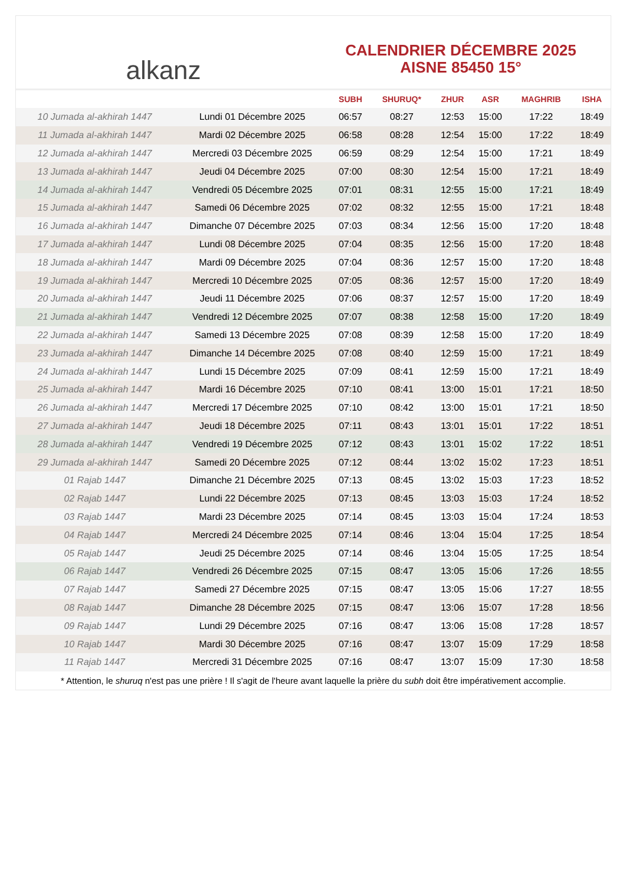alkanz
CALENDRIER DÉCEMBRE 2025
AISNE 85450 15°
| | | SUBH | SHURUQ* | ZHUR | ASR | MAGHRIB | ISHA |
| --- | --- | --- | --- | --- | --- | --- | --- |
| 10 Jumada al-akhirah 1447 | Lundi 01 Décembre 2025 | 06:57 | 08:27 | 12:53 | 15:00 | 17:22 | 18:49 |
| 11 Jumada al-akhirah 1447 | Mardi 02 Décembre 2025 | 06:58 | 08:28 | 12:54 | 15:00 | 17:22 | 18:49 |
| 12 Jumada al-akhirah 1447 | Mercredi 03 Décembre 2025 | 06:59 | 08:29 | 12:54 | 15:00 | 17:21 | 18:49 |
| 13 Jumada al-akhirah 1447 | Jeudi 04 Décembre 2025 | 07:00 | 08:30 | 12:54 | 15:00 | 17:21 | 18:49 |
| 14 Jumada al-akhirah 1447 | Vendredi 05 Décembre 2025 | 07:01 | 08:31 | 12:55 | 15:00 | 17:21 | 18:49 |
| 15 Jumada al-akhirah 1447 | Samedi 06 Décembre 2025 | 07:02 | 08:32 | 12:55 | 15:00 | 17:21 | 18:48 |
| 16 Jumada al-akhirah 1447 | Dimanche 07 Décembre 2025 | 07:03 | 08:34 | 12:56 | 15:00 | 17:20 | 18:48 |
| 17 Jumada al-akhirah 1447 | Lundi 08 Décembre 2025 | 07:04 | 08:35 | 12:56 | 15:00 | 17:20 | 18:48 |
| 18 Jumada al-akhirah 1447 | Mardi 09 Décembre 2025 | 07:04 | 08:36 | 12:57 | 15:00 | 17:20 | 18:48 |
| 19 Jumada al-akhirah 1447 | Mercredi 10 Décembre 2025 | 07:05 | 08:36 | 12:57 | 15:00 | 17:20 | 18:49 |
| 20 Jumada al-akhirah 1447 | Jeudi 11 Décembre 2025 | 07:06 | 08:37 | 12:57 | 15:00 | 17:20 | 18:49 |
| 21 Jumada al-akhirah 1447 | Vendredi 12 Décembre 2025 | 07:07 | 08:38 | 12:58 | 15:00 | 17:20 | 18:49 |
| 22 Jumada al-akhirah 1447 | Samedi 13 Décembre 2025 | 07:08 | 08:39 | 12:58 | 15:00 | 17:20 | 18:49 |
| 23 Jumada al-akhirah 1447 | Dimanche 14 Décembre 2025 | 07:08 | 08:40 | 12:59 | 15:00 | 17:21 | 18:49 |
| 24 Jumada al-akhirah 1447 | Lundi 15 Décembre 2025 | 07:09 | 08:41 | 12:59 | 15:00 | 17:21 | 18:49 |
| 25 Jumada al-akhirah 1447 | Mardi 16 Décembre 2025 | 07:10 | 08:41 | 13:00 | 15:01 | 17:21 | 18:50 |
| 26 Jumada al-akhirah 1447 | Mercredi 17 Décembre 2025 | 07:10 | 08:42 | 13:00 | 15:01 | 17:21 | 18:50 |
| 27 Jumada al-akhirah 1447 | Jeudi 18 Décembre 2025 | 07:11 | 08:43 | 13:01 | 15:01 | 17:22 | 18:51 |
| 28 Jumada al-akhirah 1447 | Vendredi 19 Décembre 2025 | 07:12 | 08:43 | 13:01 | 15:02 | 17:22 | 18:51 |
| 29 Jumada al-akhirah 1447 | Samedi 20 Décembre 2025 | 07:12 | 08:44 | 13:02 | 15:02 | 17:23 | 18:51 |
| 01 Rajab 1447 | Dimanche 21 Décembre 2025 | 07:13 | 08:45 | 13:02 | 15:03 | 17:23 | 18:52 |
| 02 Rajab 1447 | Lundi 22 Décembre 2025 | 07:13 | 08:45 | 13:03 | 15:03 | 17:24 | 18:52 |
| 03 Rajab 1447 | Mardi 23 Décembre 2025 | 07:14 | 08:45 | 13:03 | 15:04 | 17:24 | 18:53 |
| 04 Rajab 1447 | Mercredi 24 Décembre 2025 | 07:14 | 08:46 | 13:04 | 15:04 | 17:25 | 18:54 |
| 05 Rajab 1447 | Jeudi 25 Décembre 2025 | 07:14 | 08:46 | 13:04 | 15:05 | 17:25 | 18:54 |
| 06 Rajab 1447 | Vendredi 26 Décembre 2025 | 07:15 | 08:47 | 13:05 | 15:06 | 17:26 | 18:55 |
| 07 Rajab 1447 | Samedi 27 Décembre 2025 | 07:15 | 08:47 | 13:05 | 15:06 | 17:27 | 18:55 |
| 08 Rajab 1447 | Dimanche 28 Décembre 2025 | 07:15 | 08:47 | 13:06 | 15:07 | 17:28 | 18:56 |
| 09 Rajab 1447 | Lundi 29 Décembre 2025 | 07:16 | 08:47 | 13:06 | 15:08 | 17:28 | 18:57 |
| 10 Rajab 1447 | Mardi 30 Décembre 2025 | 07:16 | 08:47 | 13:07 | 15:09 | 17:29 | 18:58 |
| 11 Rajab 1447 | Mercredi 31 Décembre 2025 | 07:16 | 08:47 | 13:07 | 15:09 | 17:30 | 18:58 |
* Attention, le shuruq n'est pas une prière ! Il s'agit de l'heure avant laquelle la prière du subh doit être impérativement accomplie.